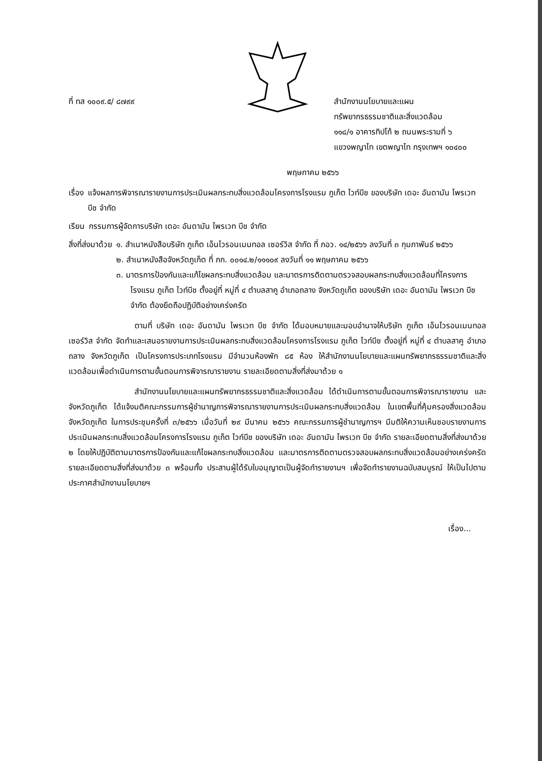ที่ ทส ๑๐๐๙.๕/ ๘๗๙๙ สำนักงานนโยบายและแผน
ทรัพยากรธรรมชาติและสิ่งแวดล้อม
๑๑๘/๑ อาคารทิปโก้ ๒ ถนนพระรามที่ ๖
แขวงพญาไท เขตพญาไท กรุงเทพฯ ๑๐๔๐๐
พฤษภาคม ๒๕๖๖
เรื่อง แจ้งผลการพิจารณารายงานการประเมินผลกระทบสิ่งแวดล้อมโครงการโรงแรม ภูเก็ต ไวท์บีช ของบริษัท เดอะ อันดามัน ไพรเวท บีช จำกัด
เรียน กรรมการผู้จัดการบริษัท เดอะ อันดามัน ไพรเวท บีช จำกัด
สิ่งที่ส่งมาด้วย ๑. สำเนาหนังสือบริษัท ภูเก็ต เอ็นไวรอนเมนทอล เซอร์วิส จำกัด ที่ ภอว. ๑๔/๒๕๖๖ ลงวันที่ ๓ กุมภาพันธ์ ๒๕๖๖
๒. สำเนาหนังสือจังหวัดภูเก็ต ที่ ภก. ๐๐๑๔.๒/๑๑๑๐๙ ลงวันที่ ๑๑ พฤษภาคม ๒๕๖๖
๓. มาตรการป้องกันและแก้ไขผลกระทบสิ่งแวดล้อม และมาตรการติดตามตรวจสอบผลกระทบสิ่งแวดล้อมที่โครงการโรงแรม ภูเก็ต ไวท์บีช ตั้งอยู่ที่ หมู่ที่ ๔ ตำบลสาคู อำเภอถลาง จังหวัดภูเก็ต ของบริษัท เดอะ อันดามัน ไพรเวท บีช จำกัด ต้องยึดถือปฏิบัติอย่างเคร่งครัด
ตามที่ บริษัท เดอะ อันดามัน ไพรเวท บีช จำกัด ได้มอบหมายและมอบอำนาจให้บริษัท ภูเก็ต เอ็นไวรอนเมนทอล เซอร์วิส จำกัด จัดทำและเสนอรายงานการประเมินผลกระทบสิ่งแวดล้อมโครงการโรงแรม ภูเก็ต ไวท์บีช ตั้งอยู่ที่ หมู่ที่ ๔ ตำบลสาคู อำเภอถลาง จังหวัดภูเก็ต เป็นโครงการประเภทโรงแรม มีจำนวนห้องพัก ๘๕ ห้อง ให้สำนักงานนโยบายและแผนทรัพยากรธรรมชาติและสิ่งแวดล้อมเพื่อดำเนินการตามขั้นตอนการพิจารณารายงาน รายละเอียดตามสิ่งที่ส่งมาด้วย ๑
สำนักงานนโยบายและแผนทรัพยากรธรรมชาติและสิ่งแวดล้อม ได้ดำเนินการตามขั้นตอนการพิจารณารายงาน และจังหวัดภูเก็ต ได้แจ้งมติคณะกรรมการผู้ชำนาญการพิจารณารายงานการประเมินผลกระทบสิ่งแวดล้อม ในเขตพื้นที่คุ้มครองสิ่งแวดล้อม จังหวัดภูเก็ต ในการประชุมครั้งที่ ๓/๒๕๖๖ เมื่อวันที่ ๒๙ มีนาคม ๒๕๖๖ คณะกรรมการผู้ชำนาญการฯ มีมติให้ความเห็นชอบรายงานการประเมินผลกระทบสิ่งแวดล้อมโครงการโรงแรม ภูเก็ต ไวท์บีช ของบริษัท เดอะ อันดามัน ไพรเวท บีช จำกัด รายละเอียดตามสิ่งที่ส่งมาด้วย ๒ โดยให้ปฏิบัติตามมาตรการป้องกันและแก้ไขผลกระทบสิ่งแวดล้อม และมาตรการติดตามตรวจสอบผลกระทบสิ่งแวดล้อมอย่างเคร่งครัด รายละเอียดตามสิ่งที่ส่งมาด้วย ๓ พร้อมทั้ง ประสานผู้ได้รับใบอนุญาตเป็นผู้จัดทำรายงานฯ เพื่อจัดทำรายงานฉบับสมบูรณ์ ให้เป็นไปตามประกาศสำนักงานนโยบายฯ
เรื่อง...